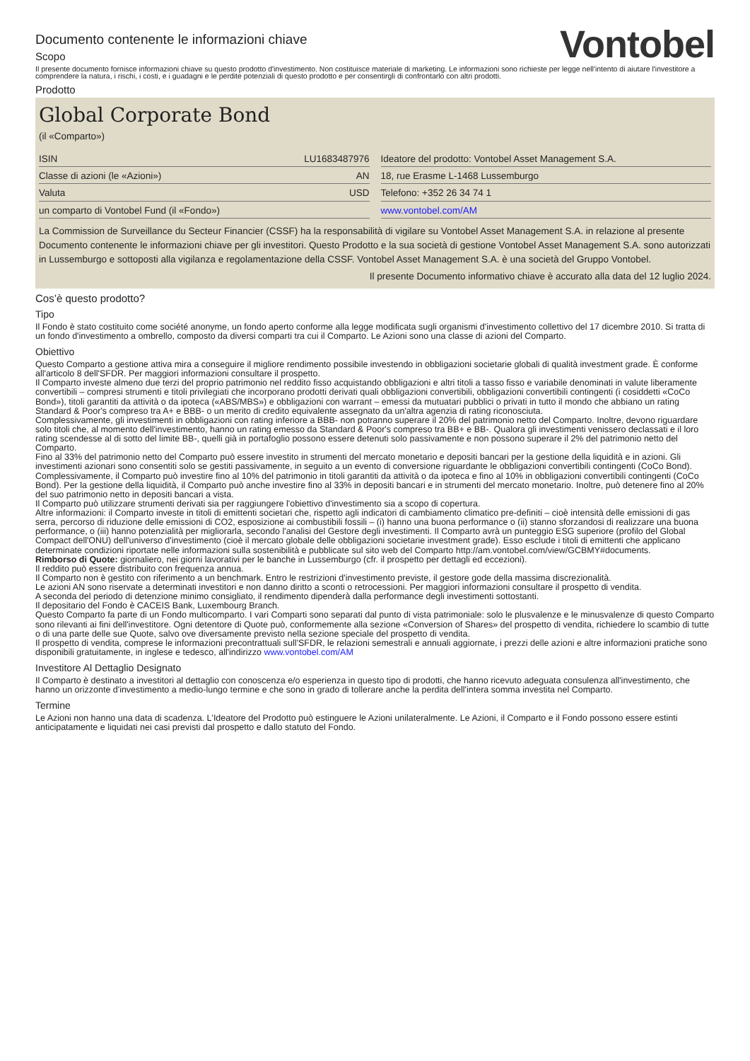Documento contenente le informazioni chiave
Scopo
Vontobel
Il presente documento fornisce informazioni chiave su questo prodotto d'investimento. Non costituisce materiale di marketing. Le informazioni sono richieste per legge nell'intento di aiutare l'investitore a comprendere la natura, i rischi, i costi, e i guadagni e le perdite potenziali di questo prodotto e per consentirgli di confrontarlo con altri prodotti.
Prodotto
Global Corporate Bond
(il «Comparto»)
| ISIN | LU1683487976 |
| Classe di azioni (le «Azioni») | AN |
| Valuta | USD |
| un comparto di Vontobel Fund (il «Fondo») | |
| Ideatore del prodotto: Vontobel Asset Management S.A. |
| 18, rue Erasme L-1468 Lussemburgo |
| Telefono: +352 26 34 74 1 |
| www.vontobel.com/AM |
La Commission de Surveillance du Secteur Financier (CSSF) ha la responsabilità di vigilare su Vontobel Asset Management S.A. in relazione al presente Documento contenente le informazioni chiave per gli investitori. Questo Prodotto e la sua società di gestione Vontobel Asset Management S.A. sono autorizzati in Lussemburgo e sottoposti alla vigilanza e regolamentazione della CSSF. Vontobel Asset Management S.A. è una società del Gruppo Vontobel.
Il presente Documento informativo chiave è accurato alla data del 12 luglio 2024.
Cos’è questo prodotto?
Tipo
Il Fondo è stato costituito come société anonyme, un fondo aperto conforme alla legge modificata sugli organismi d'investimento collettivo del 17 dicembre 2010. Si tratta di un fondo d'investimento a ombrello, composto da diversi comparti tra cui il Comparto. Le Azioni sono una classe di azioni del Comparto.
Obiettivo
Questo Comparto a gestione attiva mira a conseguire il migliore rendimento possibile investendo in obbligazioni societarie globali di qualità investment grade. È conforme all'articolo 8 dell'SFDR. Per maggiori informazioni consultare il prospetto.
Il Comparto investe almeno due terzi del proprio patrimonio nel reddito fisso acquistando obbligazioni e altri titoli a tasso fisso e variabile denominati in valute liberamente convertibili – compresi strumenti e titoli privilegiati che incorporano prodotti derivati quali obbligazioni convertibili, obbligazioni convertibili contingenti (i cosiddetti «CoCo Bond»), titoli garantiti da attività o da ipoteca («ABS/MBS») e obbligazioni con warrant – emessi da mutuatari pubblici o privati in tutto il mondo che abbiano un rating Standard & Poor's compreso tra A+ e BBB- o un merito di credito equivalente assegnato da un'altra agenzia di rating riconosciuta.
Complessivamente, gli investimenti in obbligazioni con rating inferiore a BBB- non potranno superare il 20% del patrimonio netto del Comparto. Inoltre, devono riguardare solo titoli che, al momento dell'investimento, hanno un rating emesso da Standard & Poor's compreso tra BB+ e BB-. Qualora gli investimenti venissero declassati e il loro rating scendesse al di sotto del limite BB-, quelli già in portafoglio possono essere detenuti solo passivamente e non possono superare il 2% del patrimonio netto del Comparto.
Fino al 33% del patrimonio netto del Comparto può essere investito in strumenti del mercato monetario e depositi bancari per la gestione della liquidità e in azioni. Gli investimenti azionari sono consentiti solo se gestiti passivamente, in seguito a un evento di conversione riguardante le obbligazioni convertibili contingenti (CoCo Bond). Complessivamente, il Comparto può investire fino al 10% del patrimonio in titoli garantiti da attività o da ipoteca e fino al 10% in obbligazioni convertibili contingenti (CoCo Bond). Per la gestione della liquidità, il Comparto può anche investire fino al 33% in depositi bancari e in strumenti del mercato monetario. Inoltre, può detenere fino al 20% del suo patrimonio netto in depositi bancari a vista.
Il Comparto può utilizzare strumenti derivati sia per raggiungere l'obiettivo d'investimento sia a scopo di copertura.
Altre informazioni: il Comparto investe in titoli di emittenti societari che, rispetto agli indicatori di cambiamento climatico pre-definiti – cioè intensità delle emissioni di gas serra, percorso di riduzione delle emissioni di CO2, esposizione ai combustibili fossili – (i) hanno una buona performance o (ii) stanno sforzandosi di realizzare una buona performance, o (iii) hanno potenzialità per migliorarla, secondo l'analisi del Gestore degli investimenti. Il Comparto avrà un punteggio ESG superiore (profilo del Global Compact dell'ONU) dell'universo d'investimento (cioè il mercato globale delle obbligazioni societarie investment grade). Esso esclude i titoli di emittenti che applicano determinate condizioni riportate nelle informazioni sulla sostenibilità e pubblicate sul sito web del Comparto http://am.vontobel.com/view/GCBMY#documents.
Rimborso di Quote: giornaliero, nei giorni lavorativi per le banche in Lussemburgo (cfr. il prospetto per dettagli ed eccezioni).
Il reddito può essere distribuito con frequenza annua.
Il Comparto non è gestito con riferimento a un benchmark. Entro le restrizioni d'investimento previste, il gestore gode della massima discrezionalità.
Le azioni AN sono riservate a determinati investitori e non danno diritto a sconti o retrocessioni. Per maggiori informazioni consultare il prospetto di vendita.
A seconda del periodo di detenzione minimo consigliato, il rendimento dipenderà dalla performance degli investimenti sottostanti.
Il depositario del Fondo è CACEIS Bank, Luxembourg Branch.
Questo Comparto fa parte di un Fondo multicomparto. I vari Comparti sono separati dal punto di vista patrimoniale: solo le plusvalenze e le minusvalenze di questo Comparto sono rilevanti ai fini dell'investitore. Ogni detentore di Quote può, conformemente alla sezione «Conversion of Shares» del prospetto di vendita, richiedere lo scambio di tutte o di una parte delle sue Quote, salvo ove diversamente previsto nella sezione speciale del prospetto di vendita.
Il prospetto di vendita, comprese le informazioni precontrattuali sull'SFDR, le relazioni semestrali e annuali aggiornate, i prezzi delle azioni e altre informazioni pratiche sono disponibili gratuitamente, in inglese e tedesco, all'indirizzo www.vontobel.com/AM
Investitore Al Dettaglio Designato
Il Comparto è destinato a investitori al dettaglio con conoscenza e/o esperienza in questo tipo di prodotti, che hanno ricevuto adeguata consulenza all'investimento, che hanno un orizzonte d'investimento a medio-lungo termine e che sono in grado di tollerare anche la perdita dell'intera somma investita nel Comparto.
Termine
Le Azioni non hanno una data di scadenza. L'Ideatore del Prodotto può estinguere le Azioni unilateralmente. Le Azioni, il Comparto e il Fondo possono essere estinti anticipatamente e liquidati nei casi previsti dal prospetto e dallo statuto del Fondo.